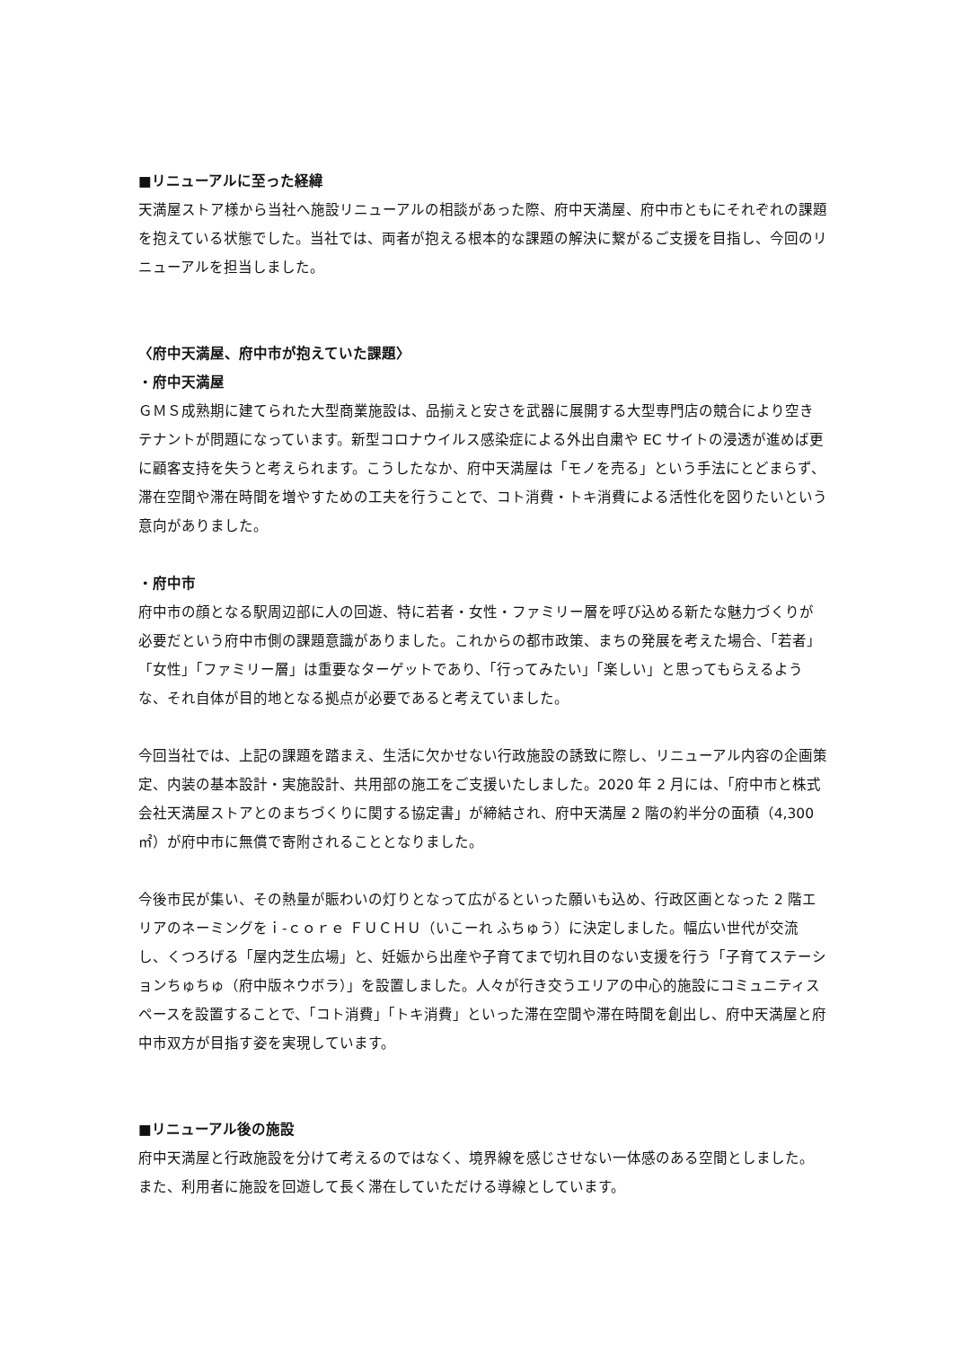■リニューアルに至った経緯
天満屋ストア様から当社へ施設リニューアルの相談があった際、府中天満屋、府中市ともにそれぞれの課題を抱えている状態でした。当社では、両者が抱える根本的な課題の解決に繋がるご支援を目指し、今回のリニューアルを担当しました。
〈府中天満屋、府中市が抱えていた課題〉
・府中天満屋
ＧＭＳ成熟期に建てられた大型商業施設は、品揃えと安さを武器に展開する大型専門店の競合により空きテナントが問題になっています。新型コロナウイルス感染症による外出自粛や EC サイトの浸透が進めば更に顧客支持を失うと考えられます。こうしたなか、府中天満屋は「モノを売る」という手法にとどまらず、滞在空間や滞在時間を増やすための工夫を行うことで、コト消費・トキ消費による活性化を図りたいという意向がありました。
・府中市
府中市の顔となる駅周辺部に人の回遊、特に若者・女性・ファミリー層を呼び込める新たな魅力づくりが必要だという府中市側の課題意識がありました。これからの都市政策、まちの発展を考えた場合、「若者」「女性」「ファミリー層」は重要なターゲットであり、「行ってみたい」「楽しい」と思ってもらえるような、それ自体が目的地となる拠点が必要であると考えていました。
今回当社では、上記の課題を踏まえ、生活に欠かせない行政施設の誘致に際し、リニューアル内容の企画策定、内装の基本設計・実施設計、共用部の施工をご支援いたしました。2020 年 2 月には、「府中市と株式会社天満屋ストアとのまちづくりに関する協定書」が締結され、府中天満屋 2 階の約半分の面積（4,300 ㎡）が府中市に無償で寄附されることとなりました。
今後市民が集い、その熱量が賑わいの灯りとなって広がるといった願いも込め、行政区画となった 2 階エリアのネーミングをｉ-ｃｏｒｅ ＦＵＣＨＵ（いこーれ ふちゅう）に決定しました。幅広い世代が交流し、くつろげる「屋内芝生広場」と、妊娠から出産や子育てまで切れ目のない支援を行う「子育てステーションちゅちゅ（府中版ネウボラ）」を設置しました。人々が行き交うエリアの中心的施設にコミュニティスペースを設置することで、「コト消費」「トキ消費」といった滞在空間や滞在時間を創出し、府中天満屋と府中市双方が目指す姿を実現しています。
■リニューアル後の施設
府中天満屋と行政施設を分けて考えるのではなく、境界線を感じさせない一体感のある空間としました。また、利用者に施設を回遊して長く滞在していただける導線としています。